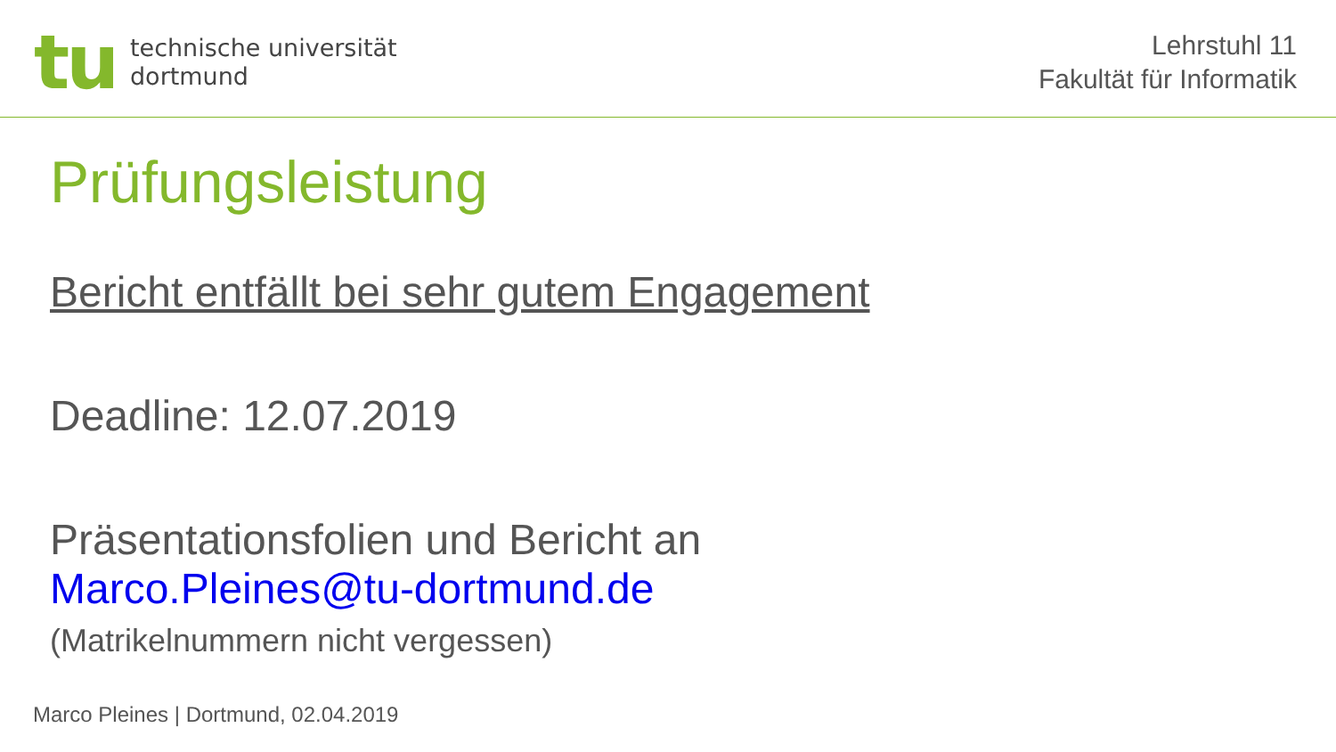tu
technische universität
dortmund
Lehrstuhl 11
Fakultät für Informatik
Prüfungsleistung
Bericht entfällt bei sehr gutem Engagement
Deadline: 12.07.2019
Präsentationsfolien und Bericht an
Marco.Pleines@tu-dortmund.de
(Matrikelnummern nicht vergessen)
Marco Pleines | Dortmund, 02.04.2019